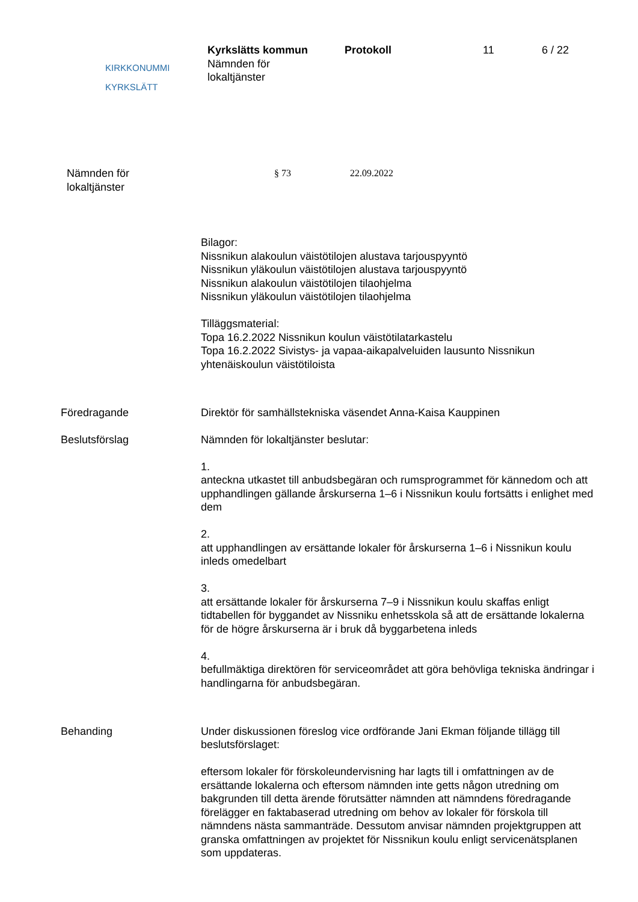KIRKKONUMMI
KYRKSLÄTT
Kyrkslätts kommun
Nämnden för
lokaltjänster
Protokoll 11 6 / 22
Nämnden för
lokaltjänster
§ 73 22.09.2022
Bilagor:
Nissnikun alakoulun väistötilojen alustava tarjouspyyntö
Nissnikun yläkoulun väistötilojen alustava tarjouspyyntö
Nissnikun alakoulun väistötilojen tilaohjelma
Nissnikun yläkoulun väistötilojen tilaohjelma
Tilläggsmaterial:
Topa 16.2.2022 Nissnikun koulun väistötilatarkastelu
Topa 16.2.2022 Sivistys- ja vapaa-aikapalveluiden lausunto Nissnikun yhtenäiskoulun väistötiloista
Föredragande Direktör för samhällstekniska väsendet Anna-Kaisa Kauppinen
Beslutsförslag Nämnden för lokaltjänster beslutar:
1.
anteckna utkastet till anbudsbegäran och rumsprogrammet för kännedom och att upphandlingen gällande årskurserna 1–6 i Nissnikun koulu fortsätts i enlighet med dem
2.
att upphandlingen av ersättande lokaler för årskurserna 1–6 i Nissnikun koulu inleds omedelbart
3.
att ersättande lokaler för årskurserna 7–9 i Nissnikun koulu skaffas enligt tidtabellen för byggandet av Nissniku enhetsskola så att de ersättande lokalerna för de högre årskurserna är i bruk då byggarbetena inleds
4.
befullmäktiga direktören för serviceområdet att göra behövliga tekniska ändringar i handlingarna för anbudsbegäran.
Behanding Under diskussionen föreslog vice ordförande Jani Ekman följande tillägg till beslutsförslaget:
eftersom lokaler för förskoleundervisning har lagts till i omfattningen av de ersättande lokalerna och eftersom nämnden inte getts någon utredning om bakgrunden till detta ärende förutsätter nämnden att nämndens föredragande förelägger en faktabaserad utredning om behov av lokaler för förskola till nämndens nästa sammanträde. Dessutom anvisar nämnden projektgruppen att granska omfattningen av projektet för Nissnikun koulu enligt servicenätsplanen som uppdateras.